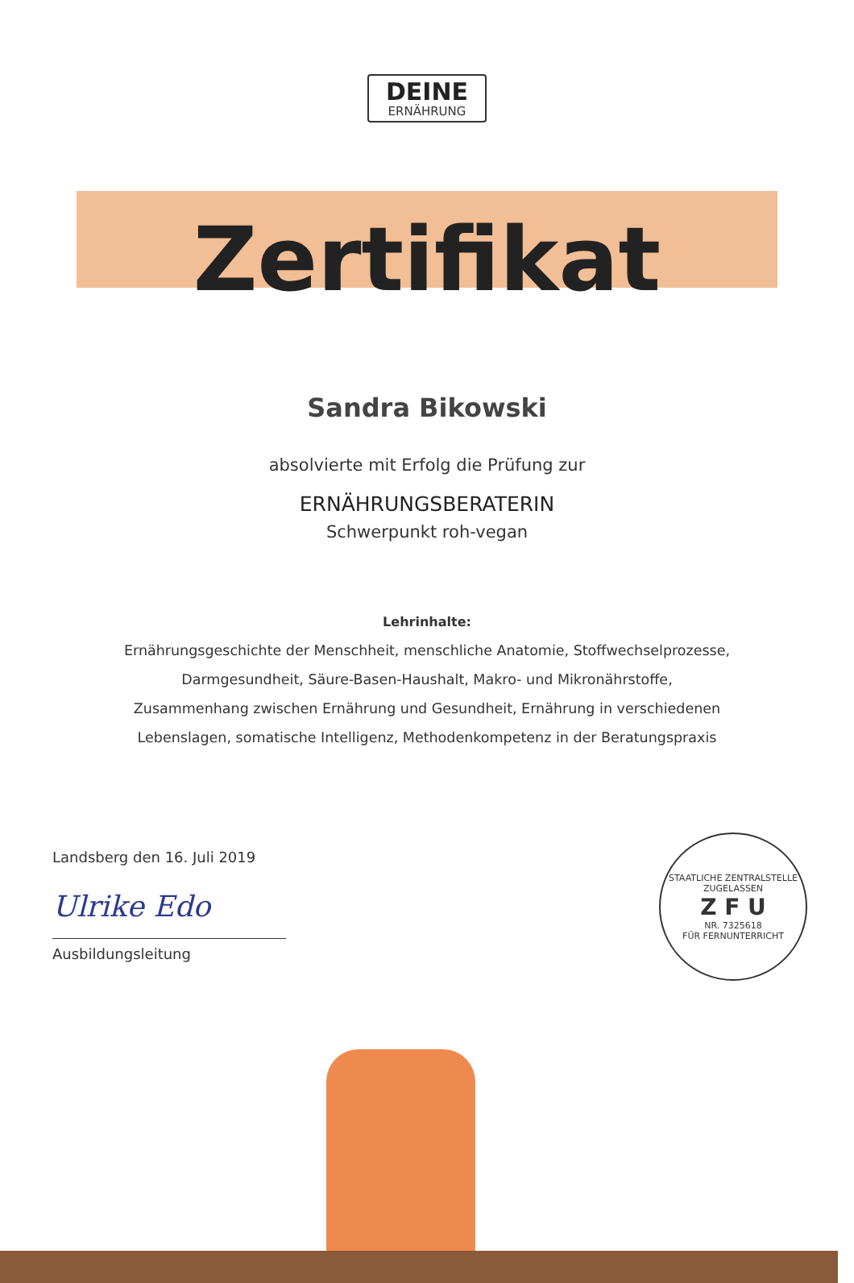DEINE
ERNÄHRUNG
Zertifikat
Sandra Bikowski
absolvierte mit Erfolg die Prüfung zur
ERNÄHRUNGSBERATERIN
Schwerpunkt roh-vegan
Lehrinhalte:
Ernährungsgeschichte der Menschheit, menschliche Anatomie, Stoffwechselprozesse,
Darmgesundheit, Säure-Basen-Haushalt, Makro- und Mikronährstoffe,
Zusammenhang zwischen Ernährung und Gesundheit, Ernährung in verschiedenen
Lebenslagen, somatische Intelligenz, Methodenkompetenz in der Beratungspraxis
Landsberg den 16. Juli 2019
Ulrike Edo
Ausbildungsleitung
STAATLICHE ZENTRALSTELLE
ZUGELASSEN
Z F U
NR. 7325618
FÜR FERNUNTERRICHT